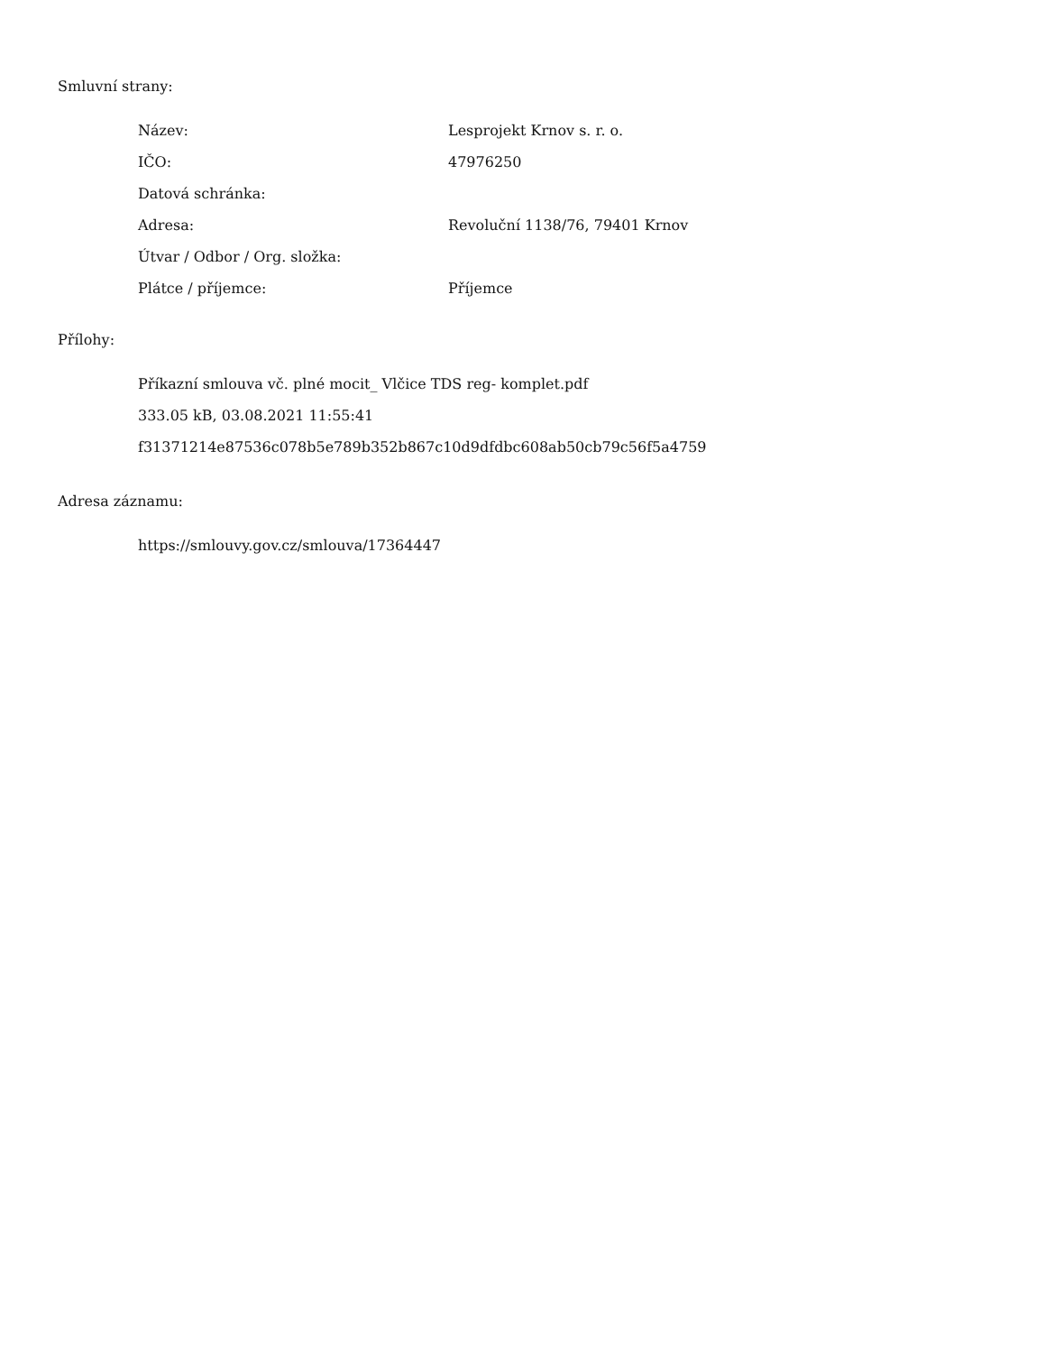Smluvní strany:
| Název: | Lesprojekt Krnov s. r. o. |
| IČO: | 47976250 |
| Datová schránka: | |
| Adresa: | Revoluční 1138/76, 79401 Krnov |
| Útvar / Odbor / Org. složka: | |
| Plátce / příjemce: | Příjemce |
Přílohy:
Příkazní smlouva vč. plné mocit_ Vlčice TDS reg- komplet.pdf
333.05 kB, 03.08.2021 11:55:41
f31371214e87536c078b5e789b352b867c10d9dfdbc608ab50cb79c56f5a4759
Adresa záznamu:
https://smlouvy.gov.cz/smlouva/17364447